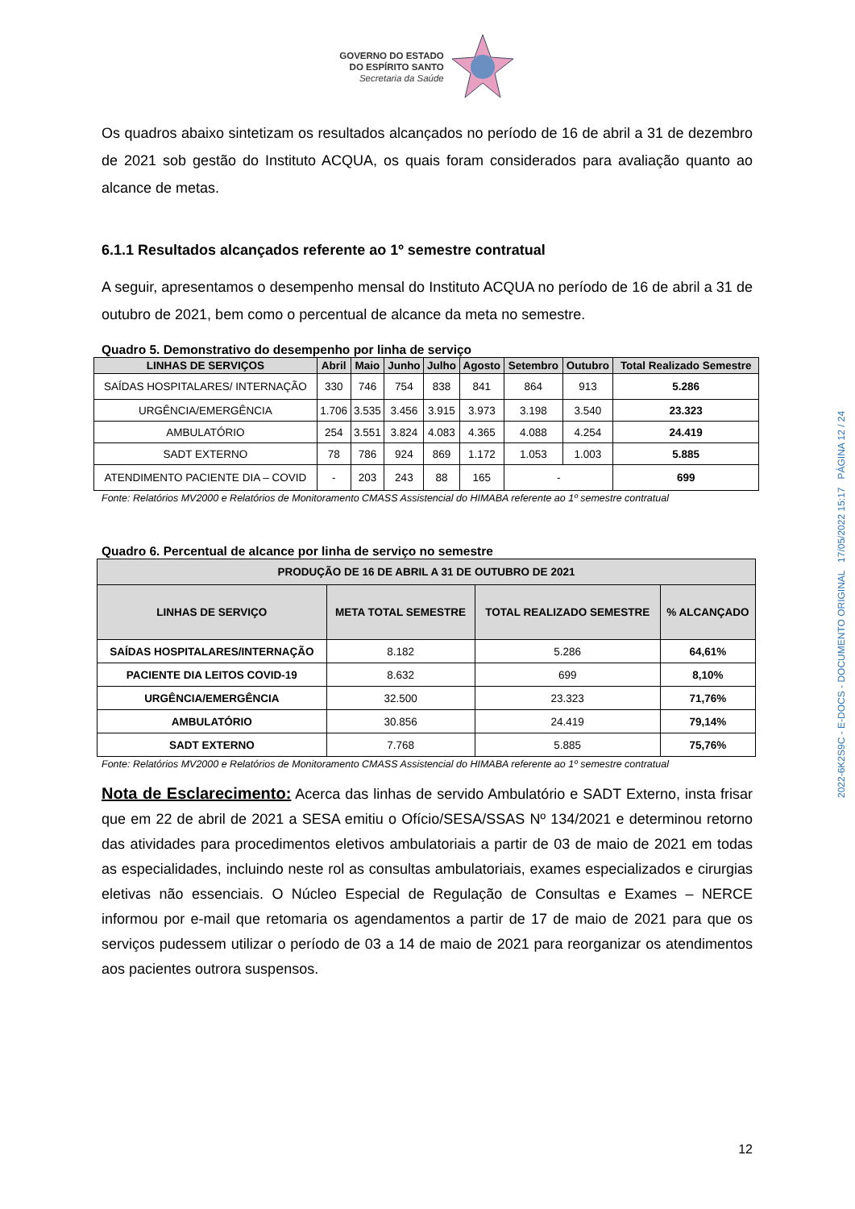GOVERNO DO ESTADO
DO ESPÍRITO SANTO
Secretaria da Saúde
Os quadros abaixo sintetizam os resultados alcançados no período de 16 de abril a 31 de dezembro de 2021 sob gestão do Instituto ACQUA, os quais foram considerados para avaliação quanto ao alcance de metas.
6.1.1 Resultados alcançados referente ao 1º semestre contratual
A seguir, apresentamos o desempenho mensal do Instituto ACQUA no período de 16 de abril a 31 de outubro de 2021, bem como o percentual de alcance da meta no semestre.
Quadro 5. Demonstrativo do desempenho por linha de serviço
| LINHAS DE SERVIÇOS | Abril | Maio | Junho | Julho | Agosto | Setembro | Outubro | Total Realizado Semestre |
| --- | --- | --- | --- | --- | --- | --- | --- | --- |
| SAÍDAS HOSPITALARES/ INTERNAÇÃO | 330 | 746 | 754 | 838 | 841 | 864 | 913 | 5.286 |
| URGÊNCIA/EMERGÊNCIA | 1.706 | 3.535 | 3.456 | 3.915 | 3.973 | 3.198 | 3.540 | 23.323 |
| AMBULATÓRIO | 254 | 3.551 | 3.824 | 4.083 | 4.365 | 4.088 | 4.254 | 24.419 |
| SADT EXTERNO | 78 | 786 | 924 | 869 | 1.172 | 1.053 | 1.003 | 5.885 |
| ATENDIMENTO PACIENTE DIA – COVID | - | 203 | 243 | 88 | 165 | - | | 699 |
Fonte: Relatórios MV2000 e Relatórios de Monitoramento CMASS Assistencial do HIMABA referente ao 1º semestre contratual
Quadro 6. Percentual de alcance por linha de serviço no semestre
| PRODUÇÃO DE 16 DE ABRIL A 31 DE OUTUBRO DE 2021 | | | |
| --- | --- | --- | --- |
| LINHAS DE SERVIÇO | META TOTAL SEMESTRE | TOTAL REALIZADO SEMESTRE | % ALCANÇADO |
| SAÍDAS HOSPITALARES/INTERNAÇÃO | 8.182 | 5.286 | 64,61% |
| PACIENTE DIA LEITOS COVID-19 | 8.632 | 699 | 8,10% |
| URGÊNCIA/EMERGÊNCIA | 32.500 | 23.323 | 71,76% |
| AMBULATÓRIO | 30.856 | 24.419 | 79,14% |
| SADT EXTERNO | 7.768 | 5.885 | 75,76% |
Fonte: Relatórios MV2000 e Relatórios de Monitoramento CMASS Assistencial do HIMABA referente ao 1º semestre contratual
Nota de Esclarecimento: Acerca das linhas de servido Ambulatório e SADT Externo, insta frisar que em 22 de abril de 2021 a SESA emitiu o Ofício/SESA/SSAS Nº 134/2021 e determinou retorno das atividades para procedimentos eletivos ambulatoriais a partir de 03 de maio de 2021 em todas as especialidades, incluindo neste rol as consultas ambulatoriais, exames especializados e cirurgias eletivas não essenciais. O Núcleo Especial de Regulação de Consultas e Exames – NERCE informou por e-mail que retomaria os agendamentos a partir de 17 de maio de 2021 para que os serviços pudessem utilizar o período de 03 a 14 de maio de 2021 para reorganizar os atendimentos aos pacientes outrora suspensos.
2022-6K2S9C - E-DOCS - DOCUMENTO ORIGINAL 17/05/2022 15:17 PÁGINA 12 / 24
12